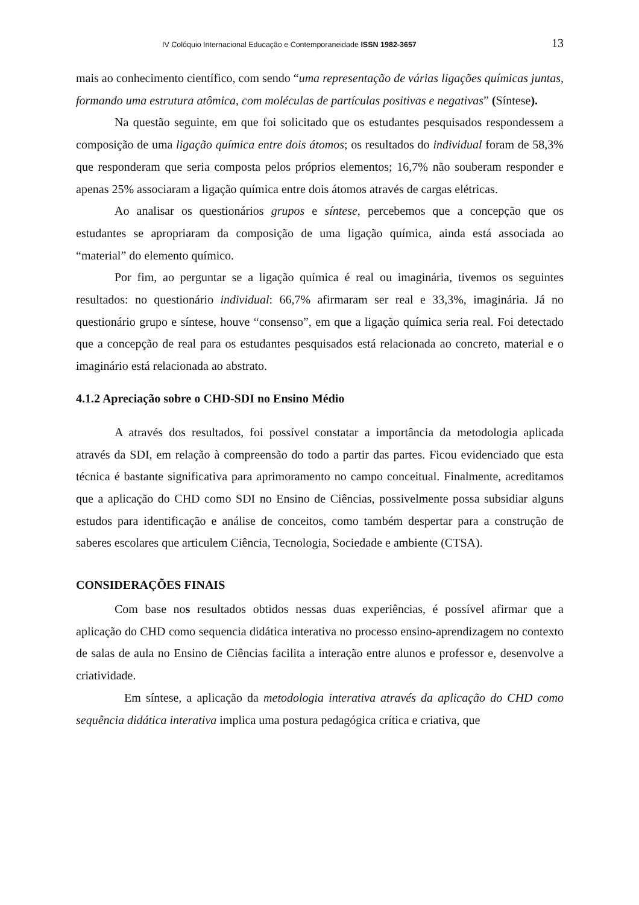IV Colóquio Internacional Educação e Contemporaneidade ISSN 1982-3657 13
mais ao conhecimento científico, com sendo “uma representação de várias ligações químicas juntas, formando uma estrutura atômica, com moléculas de partículas positivas e negativas” (Síntese).
Na questão seguinte, em que foi solicitado que os estudantes pesquisados respondessem a composição de uma ligação química entre dois átomos; os resultados do individual foram de 58,3% que responderam que seria composta pelos próprios elementos; 16,7% não souberam responder e apenas 25% associaram a ligação química entre dois átomos através de cargas elétricas.
Ao analisar os questionários grupos e síntese, percebemos que a concepção que os estudantes se apropriaram da composição de uma ligação química, ainda está associada ao “material” do elemento químico.
Por fim, ao perguntar se a ligação química é real ou imaginária, tivemos os seguintes resultados: no questionário individual: 66,7% afirmaram ser real e 33,3%, imaginária. Já no questionário grupo e síntese, houve “consenso”, em que a ligação química seria real. Foi detectado que a concepção de real para os estudantes pesquisados está relacionada ao concreto, material e o imaginário está relacionada ao abstrato.
4.1.2 Apreciação sobre o CHD-SDI no Ensino Médio
A através dos resultados, foi possível constatar a importância da metodologia aplicada através da SDI, em relação à compreensão do todo a partir das partes. Ficou evidenciado que esta técnica é bastante significativa para aprimoramento no campo conceitual. Finalmente, acreditamos que a aplicação do CHD como SDI no Ensino de Ciências, possivelmente possa subsidiar alguns estudos para identificação e análise de conceitos, como também despertar para a construção de saberes escolares que articulem Ciência, Tecnologia, Sociedade e ambiente (CTSA).
CONSIDERAÇÕES FINAIS
Com base nos resultados obtidos nessas duas experiências, é possível afirmar que a aplicação do CHD como sequencia didática interativa no processo ensino-aprendizagem no contexto de salas de aula no Ensino de Ciências facilita a interação entre alunos e professor e, desenvolve a criatividade.
Em síntese, a aplicação da metodologia interativa através da aplicação do CHD como sequência didática interativa implica uma postura pedagógica crítica e criativa, que